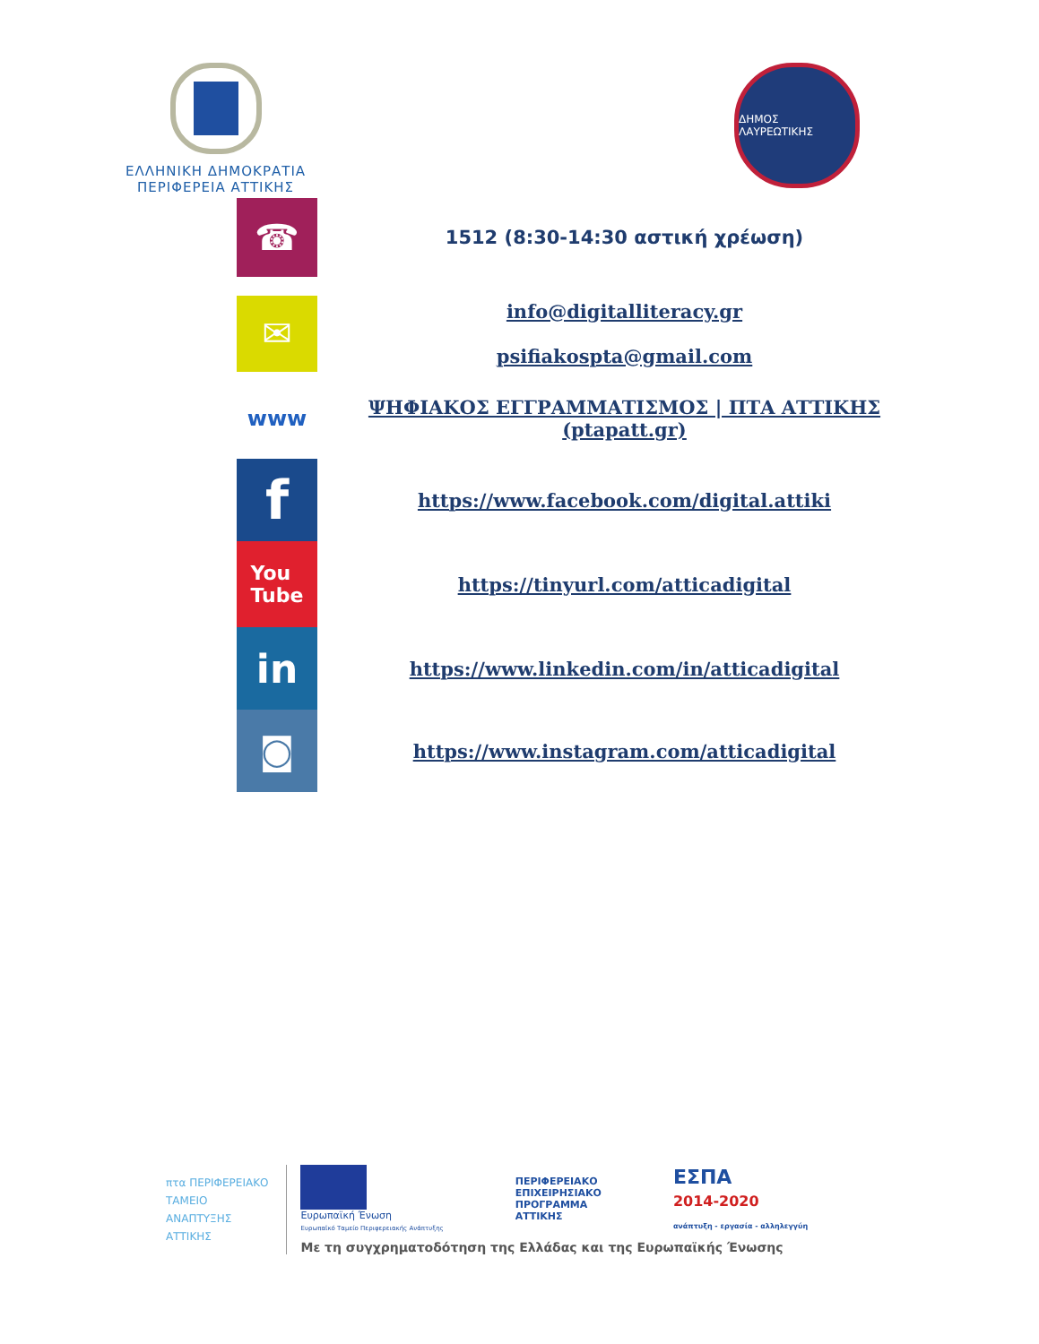ΕΛΛΗΝΙΚΗ ΔΗΜΟΚΡΑΤΙΑ
ΠΕΡΙΦΕΡΕΙΑ ΑΤΤΙΚΗΣ
ΔΗΜΟΣ ΛΑΥΡΕΩΤΙΚΗΣ
☎
1512 (8:30-14:30 αστική χρέωση)
✉
info@digitalliteracy.gr
psifiakospta@gmail.com
www
ΨΗΦΙΑΚΟΣ ΕΓΓΡΑΜΜΑΤΙΣΜΟΣ | ΠΤΑ ΑΤΤΙΚΗΣ (ptapatt.gr)
f
https://www.facebook.com/digital.attiki
You
Tube
https://tinyurl.com/atticadigital
in
https://www.linkedin.com/in/atticadigital
◙
https://www.instagram.com/atticadigital
πτα ΠΕΡΙΦΕΡΕΙΑΚΟ
ΤΑΜΕΙΟ
ΑΝΑΠΤΥΞΗΣ
ΑΤΤΙΚΗΣ
Ευρωπαϊκή Ένωση
Ευρωπαϊκό Ταμείο Περιφερειακής Ανάπτυξης
ΠΕΡΙΦΕΡΕΙΑΚΟ
ΕΠΙΧΕΙΡΗΣΙΑΚΟ
ΠΡΟΓΡΑΜΜΑ
ΑΤΤΙΚΗΣ
ΕΣΠΑ
2014-2020
ανάπτυξη - εργασία - αλληλεγγύη
Με τη συγχρηματοδότηση της Ελλάδας και της Ευρωπαϊκής Ένωσης